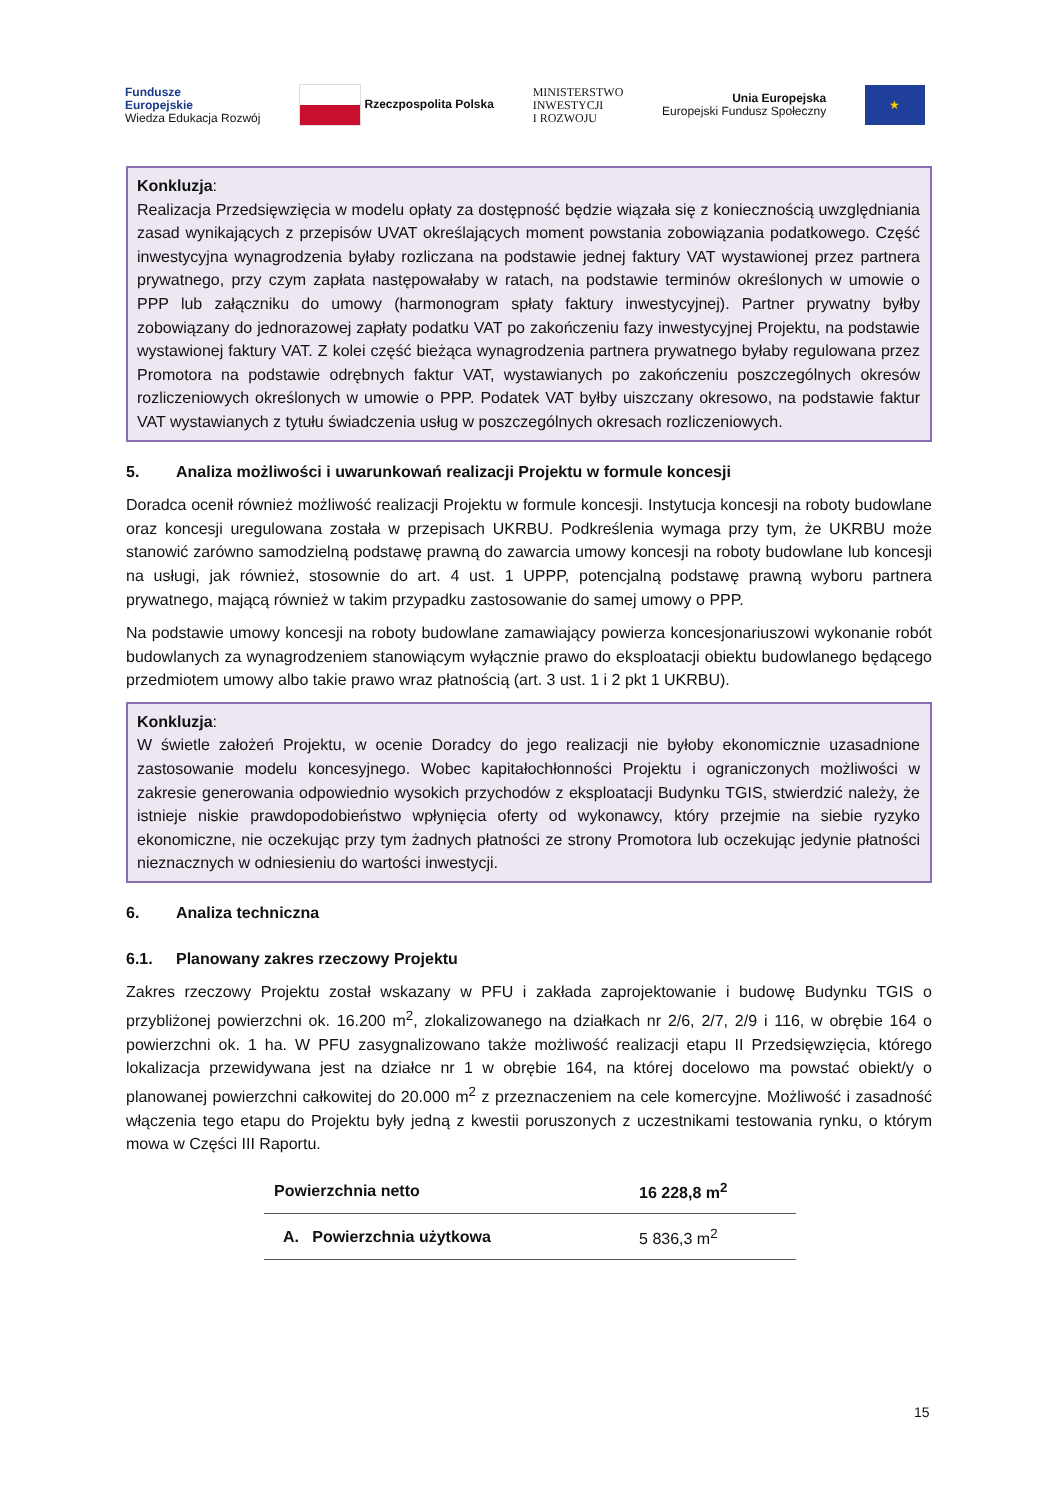Fundusze
Europejskie
Wiedza Edukacja Rozwój
Rzeczpospolita Polska
MINISTERSTWO
INWESTYCJI
I ROZWOJU
Unia Europejska
Europejski Fundusz Społeczny
★
Konkluzja:
Realizacja Przedsięwzięcia w modelu opłaty za dostępność będzie wiązała się z koniecznością uwzględniania zasad wynikających z przepisów UVAT określających moment powstania zobowiązania podatkowego. Część inwestycyjna wynagrodzenia byłaby rozliczana na podstawie jednej faktury VAT wystawionej przez partnera prywatnego, przy czym zapłata następowałaby w ratach, na podstawie terminów określonych w umowie o PPP lub załączniku do umowy (harmonogram spłaty faktury inwestycyjnej). Partner prywatny byłby zobowiązany do jednorazowej zapłaty podatku VAT po zakończeniu fazy inwestycyjnej Projektu, na podstawie wystawionej faktury VAT. Z kolei część bieżąca wynagrodzenia partnera prywatnego byłaby regulowana przez Promotora na podstawie odrębnych faktur VAT, wystawianych po zakończeniu poszczególnych okresów rozliczeniowych określonych w umowie o PPP. Podatek VAT byłby uiszczany okresowo, na podstawie faktur VAT wystawianych z tytułu świadczenia usług w poszczególnych okresach rozliczeniowych.
5. Analiza możliwości i uwarunkowań realizacji Projektu w formule koncesji
Doradca ocenił również możliwość realizacji Projektu w formule koncesji. Instytucja koncesji na roboty budowlane oraz koncesji uregulowana została w przepisach UKRBU. Podkreślenia wymaga przy tym, że UKRBU może stanowić zarówno samodzielną podstawę prawną do zawarcia umowy koncesji na roboty budowlane lub koncesji na usługi, jak również, stosownie do art. 4 ust. 1 UPPP, potencjalną podstawę prawną wyboru partnera prywatnego, mającą również w takim przypadku zastosowanie do samej umowy o PPP.
Na podstawie umowy koncesji na roboty budowlane zamawiający powierza koncesjonariuszowi wykonanie robót budowlanych za wynagrodzeniem stanowiącym wyłącznie prawo do eksploatacji obiektu budowlanego będącego przedmiotem umowy albo takie prawo wraz płatnością (art. 3 ust. 1 i 2 pkt 1 UKRBU).
Konkluzja:
W świetle założeń Projektu, w ocenie Doradcy do jego realizacji nie byłoby ekonomicznie uzasadnione zastosowanie modelu koncesyjnego. Wobec kapitałochłonności Projektu i ograniczonych możliwości w zakresie generowania odpowiednio wysokich przychodów z eksploatacji Budynku TGIS, stwierdzić należy, że istnieje niskie prawdopodobieństwo wpłynięcia oferty od wykonawcy, który przejmie na siebie ryzyko ekonomiczne, nie oczekując przy tym żadnych płatności ze strony Promotora lub oczekując jedynie płatności nieznacznych w odniesieniu do wartości inwestycji.
6. Analiza techniczna
6.1. Planowany zakres rzeczowy Projektu
Zakres rzeczowy Projektu został wskazany w PFU i zakłada zaprojektowanie i budowę Budynku TGIS o przybliżonej powierzchni ok. 16.200 m<sup>2</sup>, zlokalizowanego na działkach nr 2/6, 2/7, 2/9 i 116, w obrębie 164 o powierzchni ok. 1 ha. W PFU zasygnalizowano także możliwość realizacji etapu II Przedsięwzięcia, którego lokalizacja przewidywana jest na działce nr 1 w obrębie 164, na której docelowo ma powstać obiekt/y o planowanej powierzchni całkowitej do 20.000 m<sup>2</sup> z przeznaczeniem na cele komercyjne. Możliwość i zasadność włączenia tego etapu do Projektu były jedną z kwestii poruszonych z uczestnikami testowania rynku, o którym mowa w Części III Raportu.
| Powierzchnia netto | 16 228,8 m<sup>2</sup> |
| --- | --- |
| A. Powierzchnia użytkowa | 5 836,3 m<sup>2</sup> |
15